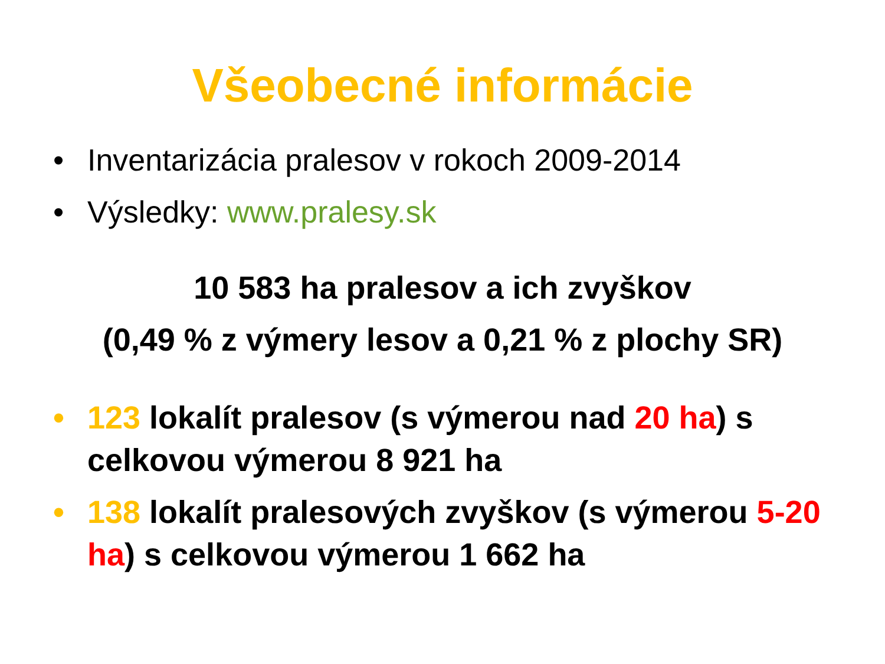Všeobecné informácie
• Inventarizácia pralesov v rokoch 2009-2014
• Výsledky: www.pralesy.sk
10 583 ha pralesov a ich zvyškov
(0,49 % z výmery lesov a 0,21 % z plochy SR)
• 123 lokalít pralesov (s výmerou nad 20 ha) s celkovou výmerou 8 921 ha
• 138 lokalít pralesových zvyškov (s výmerou 5-20 ha) s celkovou výmerou 1 662 ha